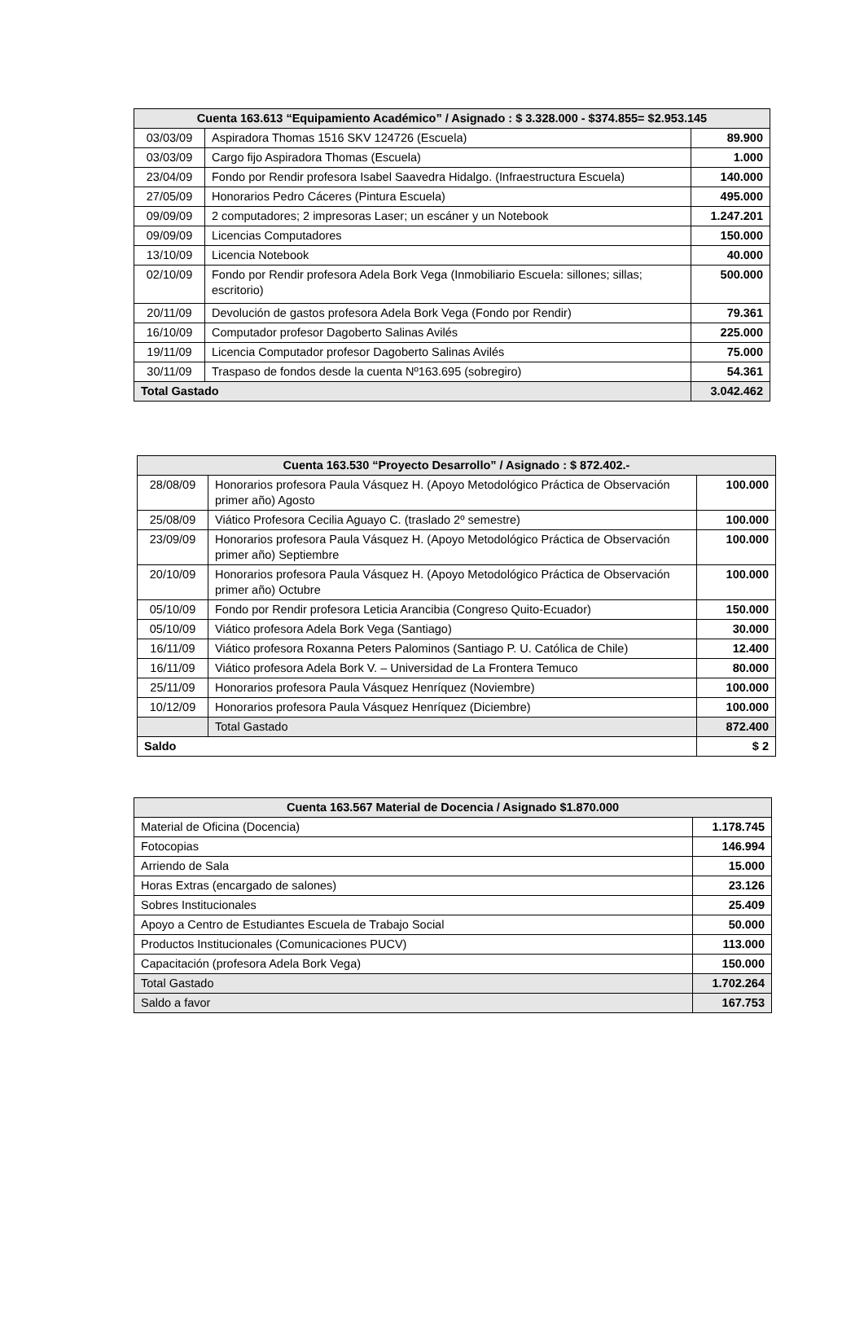| Cuenta 163.613 “Equipamiento Académico” / Asignado : $ 3.328.000 - $374.855= $2.953.145 | | |
| --- | --- | --- |
| 03/03/09 | Aspiradora Thomas 1516 SKV 124726 (Escuela) | 89.900 |
| 03/03/09 | Cargo fijo Aspiradora Thomas (Escuela) | 1.000 |
| 23/04/09 | Fondo por Rendir profesora Isabel Saavedra Hidalgo. (Infraestructura Escuela) | 140.000 |
| 27/05/09 | Honorarios Pedro Cáceres (Pintura Escuela) | 495.000 |
| 09/09/09 | 2 computadores; 2 impresoras Laser; un escáner y un Notebook | 1.247.201 |
| 09/09/09 | Licencias Computadores | 150.000 |
| 13/10/09 | Licencia Notebook | 40.000 |
| 02/10/09 | Fondo por Rendir profesora Adela Bork Vega (Inmobiliario Escuela: sillones; sillas; escritorio) | 500.000 |
| 20/11/09 | Devolución de gastos profesora Adela Bork Vega (Fondo por Rendir) | 79.361 |
| 16/10/09 | Computador profesor Dagoberto Salinas Avilés | 225.000 |
| 19/11/09 | Licencia Computador profesor Dagoberto Salinas Avilés | 75.000 |
| 30/11/09 | Traspaso de fondos desde la cuenta Nº163.695 (sobregiro) | 54.361 |
| Total Gastado | | 3.042.462 |
| Cuenta 163.530 “Proyecto Desarrollo” / Asignado : $ 872.402.- | | |
| --- | --- | --- |
| 28/08/09 | Honorarios profesora Paula Vásquez H. (Apoyo Metodológico Práctica de Observación primer año) Agosto | 100.000 |
| 25/08/09 | Viático Profesora Cecilia Aguayo C. (traslado 2º semestre) | 100.000 |
| 23/09/09 | Honorarios profesora Paula Vásquez H. (Apoyo Metodológico Práctica de Observación primer año) Septiembre | 100.000 |
| 20/10/09 | Honorarios profesora Paula Vásquez H. (Apoyo Metodológico Práctica de Observación primer año) Octubre | 100.000 |
| 05/10/09 | Fondo por Rendir profesora Leticia Arancibia (Congreso Quito-Ecuador) | 150.000 |
| 05/10/09 | Viático profesora Adela Bork Vega (Santiago) | 30.000 |
| 16/11/09 | Viático profesora Roxanna Peters Palominos (Santiago P. U. Católica de Chile) | 12.400 |
| 16/11/09 | Viático profesora Adela Bork V. – Universidad de La Frontera Temuco | 80.000 |
| 25/11/09 | Honorarios profesora Paula Vásquez Henríquez (Noviembre) | 100.000 |
| 10/12/09 | Honorarios profesora Paula Vásquez Henríquez (Diciembre) | 100.000 |
| | Total Gastado | 872.400 |
| Saldo | | $ 2 |
| Cuenta 163.567 Material de Docencia / Asignado $1.870.000 | |
| --- | --- |
| Material de Oficina (Docencia) | 1.178.745 |
| Fotocopias | 146.994 |
| Arriendo de Sala | 15.000 |
| Horas Extras (encargado de salones) | 23.126 |
| Sobres Institucionales | 25.409 |
| Apoyo a Centro de Estudiantes Escuela de Trabajo Social | 50.000 |
| Productos Institucionales (Comunicaciones PUCV) | 113.000 |
| Capacitación (profesora Adela Bork Vega) | 150.000 |
| Total Gastado | 1.702.264 |
| Saldo a favor | 167.753 |